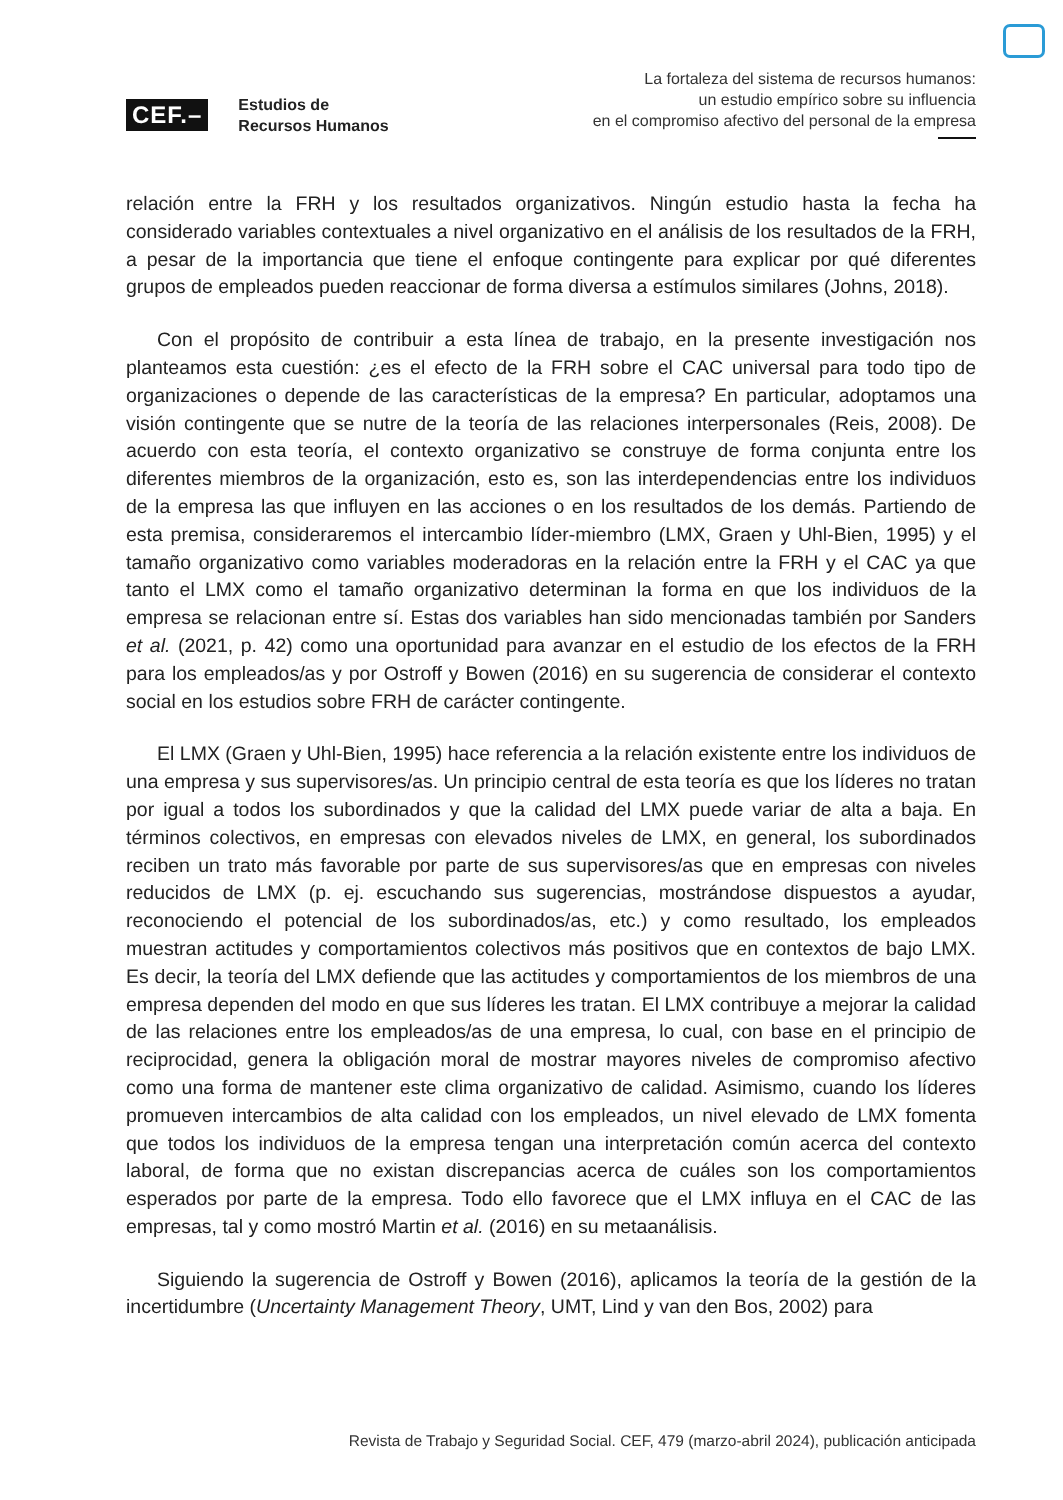CEF.– Estudios de
Recursos Humanos
La fortaleza del sistema de recursos humanos:
un estudio empírico sobre su influencia
en el compromiso afectivo del personal de la empresa
relación entre la FRH y los resultados organizativos. Ningún estudio hasta la fecha ha considerado variables contextuales a nivel organizativo en el análisis de los resultados de la FRH, a pesar de la importancia que tiene el enfoque contingente para explicar por qué diferentes grupos de empleados pueden reaccionar de forma diversa a estímulos similares (Johns, 2018).
Con el propósito de contribuir a esta línea de trabajo, en la presente investigación nos planteamos esta cuestión: ¿es el efecto de la FRH sobre el CAC universal para todo tipo de organizaciones o depende de las características de la empresa? En particular, adoptamos una visión contingente que se nutre de la teoría de las relaciones interpersonales (Reis, 2008). De acuerdo con esta teoría, el contexto organizativo se construye de forma conjunta entre los diferentes miembros de la organización, esto es, son las interdependencias entre los individuos de la empresa las que influyen en las acciones o en los resultados de los demás. Partiendo de esta premisa, consideraremos el intercambio líder-miembro (LMX, Graen y Uhl-Bien, 1995) y el tamaño organizativo como variables moderadoras en la relación entre la FRH y el CAC ya que tanto el LMX como el tamaño organizativo determinan la forma en que los individuos de la empresa se relacionan entre sí. Estas dos variables han sido mencionadas también por Sanders et al. (2021, p. 42) como una oportunidad para avanzar en el estudio de los efectos de la FRH para los empleados/as y por Ostroff y Bowen (2016) en su sugerencia de considerar el contexto social en los estudios sobre FRH de carácter contingente.
El LMX (Graen y Uhl-Bien, 1995) hace referencia a la relación existente entre los individuos de una empresa y sus supervisores/as. Un principio central de esta teoría es que los líderes no tratan por igual a todos los subordinados y que la calidad del LMX puede variar de alta a baja. En términos colectivos, en empresas con elevados niveles de LMX, en general, los subordinados reciben un trato más favorable por parte de sus supervisores/as que en empresas con niveles reducidos de LMX (p. ej. escuchando sus sugerencias, mostrándose dispuestos a ayudar, reconociendo el potencial de los subordinados/as, etc.) y como resultado, los empleados muestran actitudes y comportamientos colectivos más positivos que en contextos de bajo LMX. Es decir, la teoría del LMX defiende que las actitudes y comportamientos de los miembros de una empresa dependen del modo en que sus líderes les tratan. El LMX contribuye a mejorar la calidad de las relaciones entre los empleados/as de una empresa, lo cual, con base en el principio de reciprocidad, genera la obligación moral de mostrar mayores niveles de compromiso afectivo como una forma de mantener este clima organizativo de calidad. Asimismo, cuando los líderes promueven intercambios de alta calidad con los empleados, un nivel elevado de LMX fomenta que todos los individuos de la empresa tengan una interpretación común acerca del contexto laboral, de forma que no existan discrepancias acerca de cuáles son los comportamientos esperados por parte de la empresa. Todo ello favorece que el LMX influya en el CAC de las empresas, tal y como mostró Martin et al. (2016) en su metaanálisis.
Siguiendo la sugerencia de Ostroff y Bowen (2016), aplicamos la teoría de la gestión de la incertidumbre (Uncertainty Management Theory, UMT, Lind y van den Bos, 2002) para
Revista de Trabajo y Seguridad Social. CEF, 479 (marzo-abril 2024), publicación anticipada